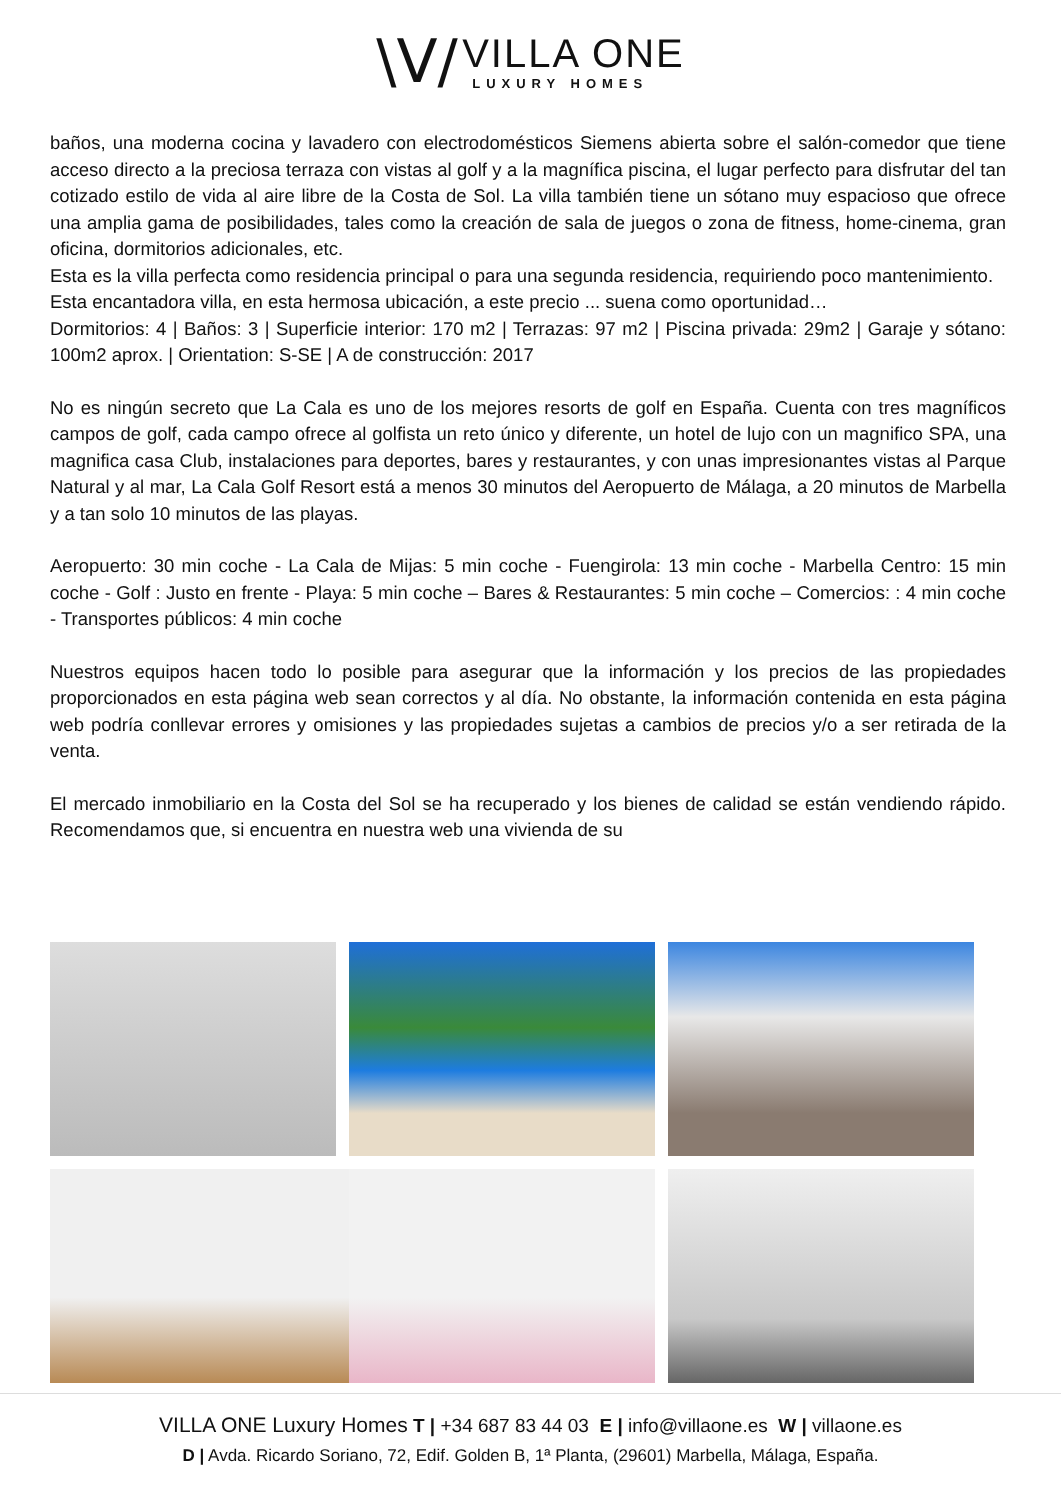\V/
VILLA ONE
LUXURY HOMES
baños, una moderna cocina y lavadero con electrodomésticos Siemens abierta sobre el salón-comedor que tiene acceso directo a la preciosa terraza con vistas al golf y a la magnífica piscina, el lugar perfecto para disfrutar del tan cotizado estilo de vida al aire libre de la Costa de Sol. La villa también tiene un sótano muy espacioso que ofrece una amplia gama de posibilidades, tales como la creación de sala de juegos o zona de fitness, home-cinema, gran oficina, dormitorios adicionales, etc.
Esta es la villa perfecta como residencia principal o para una segunda residencia, requiriendo poco mantenimiento.
Esta encantadora villa, en esta hermosa ubicación, a este precio ... suena como oportunidad…
Dormitorios: 4 | Baños: 3 | Superficie interior: 170 m2 | Terrazas: 97 m2 | Piscina privada: 29m2 | Garaje y sótano: 100m2 aprox. | Orientation: S-SE | A de construcción: 2017
No es ningún secreto que La Cala es uno de los mejores resorts de golf en España. Cuenta con tres magníficos campos de golf, cada campo ofrece al golfista un reto único y diferente, un hotel de lujo con un magnifico SPA, una magnifica casa Club, instalaciones para deportes, bares y restaurantes, y con unas impresionantes vistas al Parque Natural y al mar, La Cala Golf Resort está a menos 30 minutos del Aeropuerto de Málaga, a 20 minutos de Marbella y a tan solo 10 minutos de las playas.
Aeropuerto: 30 min coche - La Cala de Mijas: 5 min coche - Fuengirola: 13 min coche - Marbella Centro: 15 min coche - Golf : Justo en frente - Playa: 5 min coche – Bares & Restaurantes: 5 min coche – Comercios: : 4 min coche - Transportes públicos: 4 min coche
Nuestros equipos hacen todo lo posible para asegurar que la información y los precios de las propiedades proporcionados en esta página web sean correctos y al día. No obstante, la información contenida en esta página web podría conllevar errores y omisiones y las propiedades sujetas a cambios de precios y/o a ser retirada de la venta.
El mercado inmobiliario en la Costa del Sol se ha recuperado y los bienes de calidad se están vendiendo rápido. Recomendamos que, si encuentra en nuestra web una vivienda de su
VILLA ONE Luxury Homes T | +34 687 83 44 03 E | info@villaone.es W | villaone.es
D | Avda. Ricardo Soriano, 72, Edif. Golden B, 1ª Planta, (29601) Marbella, Málaga, España.